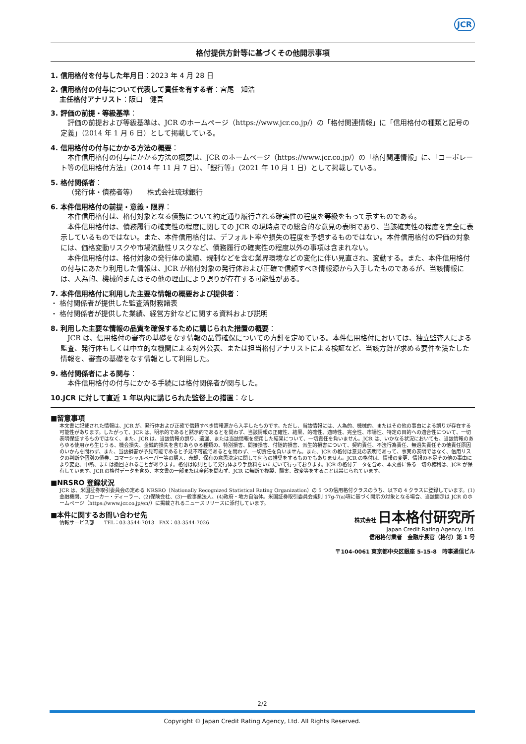JCR
格付提供方針等に基づくその他開示事項
1. 信用格付を付与した年月日：2023 年 4 月 28 日
2. 信用格付の付与について代表して責任を有する者：宮尾　知浩
　 主任格付アナリスト：阪口　健吾
3. 評価の前提・等級基準：
評価の前提および等級基準は、JCR のホームページ（https://www.jcr.co.jp/）の「格付関連情報」に「信用格付の種類と記号の定義」（2014 年 1 月 6 日）として掲載している。
4. 信用格付の付与にかかる方法の概要：
本件信用格付の付与にかかる方法の概要は、JCR のホームページ（https://www.jcr.co.jp/）の「格付関連情報」に、「コーポレート等の信用格付方法」（2014 年 11 月 7 日）、「銀行等」（2021 年 10 月 1 日）として掲載している。
5. 格付関係者：
（発行体・債務者等）　　株式会社琉球銀行
6. 本件信用格付の前提・意義・限界：
本件信用格付は、格付対象となる債務について約定通り履行される確実性の程度を等級をもって示すものである。
本件信用格付は、債務履行の確実性の程度に関しての JCR の現時点での総合的な意見の表明であり、当該確実性の程度を完全に表示しているものではない。また、本件信用格付は、デフォルト率や損失の程度を予想するものではない。本件信用格付の評価の対象には、価格変動リスクや市場流動性リスクなど、債務履行の確実性の程度以外の事項は含まれない。
本件信用格付は、格付対象の発行体の業績、規制などを含む業界環境などの変化に伴い見直され、変動する。また、本件信用格付の付与にあたり利用した情報は、JCR が格付対象の発行体および正確で信頼すべき情報源から入手したものであるが、当該情報には、人為的、機械的またはその他の理由により誤りが存在する可能性がある。
7. 本件信用格付に利用した主要な情報の概要および提供者：
・ 格付関係者が提供した監査済財務諸表
・ 格付関係者が提供した業績、経営方針などに関する資料および説明
8. 利用した主要な情報の品質を確保するために講じられた措置の概要：
JCR は、信用格付の審査の基礎をなす情報の品質確保についての方針を定めている。本件信用格付においては、独立監査人による監査、発行体もしくは中立的な機関による対外公表、または担当格付アナリストによる検証など、当該方針が求める要件を満たした情報を、審査の基礎をなす情報として利用した。
9. 格付関係者による関与：
本件信用格付の付与にかかる手続には格付関係者が関与した。
10.JCR に対して直近 1 年以内に講じられた監督上の措置：なし
■留意事項
本文書に記載された情報は、JCR が、発行体および正確で信頼すべき情報源から入手したものです。ただし、当該情報には、人為的、機械的、またはその他の事由による誤りが存在する可能性があります。したがって、JCR は、明示的であると黙示的であるとを問わず、当該情報の正確性、結果、的確性、適時性、完全性、市場性、特定の目的への適合性について、一切表明保証するものではなく、また、JCR は、当該情報の誤り、遺漏、または当該情報を使用した結果について、一切責任を負いません。JCR は、いかなる状況においても、当該情報のあらゆる使用から生じうる、機会損失、金銭的損失を含むあらゆる種類の、特別損害、間接損害、付随的損害、派生的損害について、契約責任、不法行為責任、無過失責任その他責任原因のいかんを問わず、また、当該損害が予見可能であると予見不可能であるとを問わず、一切責任を負いません。また、JCR の格付は意見の表明であって、事実の表明ではなく、信用リスクの判断や個別の債券、コマーシャルペーパー等の購入、売却、保有の意思決定に関して何らの推奨をするものでもありません。JCR の格付は、情報の変更、情報の不足その他の事由により変更、中断、または撤回されることがあります。格付は原則として発行体より手数料をいただいて行っております。JCR の格付データを含め、本文書に係る一切の権利は、JCR が保有しています。JCR の格付データを含め、本文書の一部または全部を問わず、JCR に無断で複製、翻案、改変等をすることは禁じられています。
■NRSRO 登録状況
JCR は、米国証券取引委員会の定める NRSRO（Nationally Recognized Statistical Rating Organization）の 5 つの信用格付クラスのうち、以下の 4 クラスに登録しています。(1)金融機関、ブローカー・ディーラー、(2)保険会社、(3)一般事業法人、(4)政府・地方自治体。米国証券取引委員会規則 17g-7(a)項に基づく開示の対象となる場合、当該開示は JCR のホームページ（https://www.jcr.co.jp/en/）に掲載されるニュースリリースに添付しています。
■本件に関するお問い合わせ先
情報サービス部　　TEL：03-3544-7013　FAX：03-3544-7026
株式会社 日本格付研究所
Japan Credit Rating Agency, Ltd.
信用格付業者　金融庁長官（格付）第 1 号
〒104-0061 東京都中央区銀座 5-15-8　時事通信ビル
2/2
Copyright © Japan Credit Rating Agency, Ltd. All Rights Reserved.